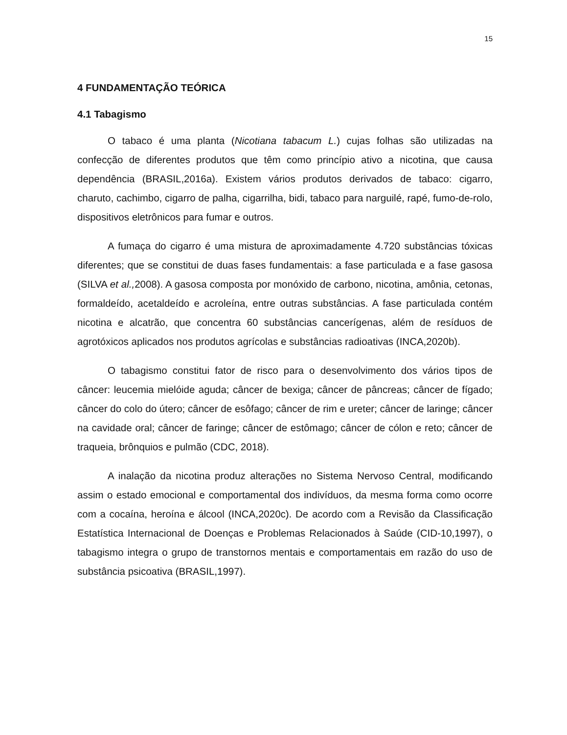15
4 FUNDAMENTAÇÃO TEÓRICA
4.1 Tabagismo
O tabaco é uma planta (Nicotiana tabacum L.) cujas folhas são utilizadas na confecção de diferentes produtos que têm como princípio ativo a nicotina, que causa dependência (BRASIL,2016a). Existem vários produtos derivados de tabaco: cigarro, charuto, cachimbo, cigarro de palha, cigarrilha, bidi, tabaco para narguilé, rapé, fumo-de-rolo, dispositivos eletrônicos para fumar e outros.
A fumaça do cigarro é uma mistura de aproximadamente 4.720 substâncias tóxicas diferentes; que se constitui de duas fases fundamentais: a fase particulada e a fase gasosa (SILVA et al., 2008). A gasosa composta por monóxido de carbono, nicotina, amônia, cetonas, formaldeído, acetaldeído e acroleína, entre outras substâncias. A fase particulada contém nicotina e alcatrão, que concentra 60 substâncias cancerígenas, além de resíduos de agrotóxicos aplicados nos produtos agrícolas e substâncias radioativas (INCA,2020b).
O tabagismo constitui fator de risco para o desenvolvimento dos vários tipos de câncer: leucemia mielóide aguda; câncer de bexiga; câncer de pâncreas; câncer de fígado; câncer do colo do útero; câncer de esôfago; câncer de rim e ureter; câncer de laringe; câncer na cavidade oral; câncer de faringe; câncer de estômago; câncer de cólon e reto; câncer de traqueia, brônquios e pulmão (CDC, 2018).
A inalação da nicotina produz alterações no Sistema Nervoso Central, modificando assim o estado emocional e comportamental dos indivíduos, da mesma forma como ocorre com a cocaína, heroína e álcool (INCA,2020c). De acordo com a Revisão da Classificação Estatística Internacional de Doenças e Problemas Relacionados à Saúde (CID-10,1997), o tabagismo integra o grupo de transtornos mentais e comportamentais em razão do uso de substância psicoativa (BRASIL,1997).